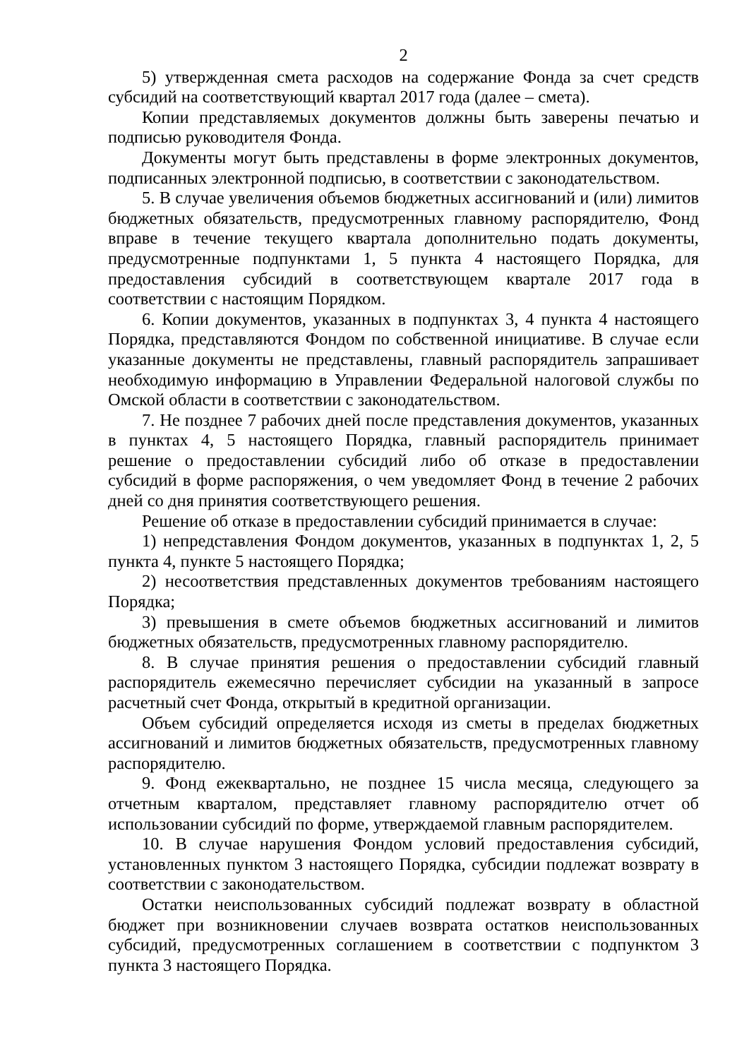2
5) утвержденная смета расходов на содержание Фонда за счет средств субсидий на соответствующий квартал 2017 года (далее – смета).
Копии представляемых документов должны быть заверены печатью и подписью руководителя Фонда.
Документы могут быть представлены в форме электронных документов, подписанных электронной подписью, в соответствии с законодательством.
5. В случае увеличения объемов бюджетных ассигнований и (или) лимитов бюджетных обязательств, предусмотренных главному распорядителю, Фонд вправе в течение текущего квартала дополнительно подать документы, предусмотренные подпунктами 1, 5 пункта 4 настоящего Порядка, для предоставления субсидий в соответствующем квартале 2017 года в соответствии с настоящим Порядком.
6. Копии документов, указанных в подпунктах 3, 4 пункта 4 настоящего Порядка, представляются Фондом по собственной инициативе. В случае если указанные документы не представлены, главный распорядитель запрашивает необходимую информацию в Управлении Федеральной налоговой службы по Омской области в соответствии с законодательством.
7. Не позднее 7 рабочих дней после представления документов, указанных в пунктах 4, 5 настоящего Порядка, главный распорядитель принимает решение о предоставлении субсидий либо об отказе в предоставлении субсидий в форме распоряжения, о чем уведомляет Фонд в течение 2 рабочих дней со дня принятия соответствующего решения.
Решение об отказе в предоставлении субсидий принимается в случае:
1) непредставления Фондом документов, указанных в подпунктах 1, 2, 5 пункта 4, пункте 5 настоящего Порядка;
2) несоответствия представленных документов требованиям настоящего Порядка;
3) превышения в смете объемов бюджетных ассигнований и лимитов бюджетных обязательств, предусмотренных главному распорядителю.
8. В случае принятия решения о предоставлении субсидий главный распорядитель ежемесячно перечисляет субсидии на указанный в запросе расчетный счет Фонда, открытый в кредитной организации.
Объем субсидий определяется исходя из сметы в пределах бюджетных ассигнований и лимитов бюджетных обязательств, предусмотренных главному распорядителю.
9. Фонд ежеквартально, не позднее 15 числа месяца, следующего за отчетным кварталом, представляет главному распорядителю отчет об использовании субсидий по форме, утверждаемой главным распорядителем.
10. В случае нарушения Фондом условий предоставления субсидий, установленных пунктом 3 настоящего Порядка, субсидии подлежат возврату в соответствии с законодательством.
Остатки неиспользованных субсидий подлежат возврату в областной бюджет при возникновении случаев возврата остатков неиспользованных субсидий, предусмотренных соглашением в соответствии с подпунктом 3 пункта 3 настоящего Порядка.